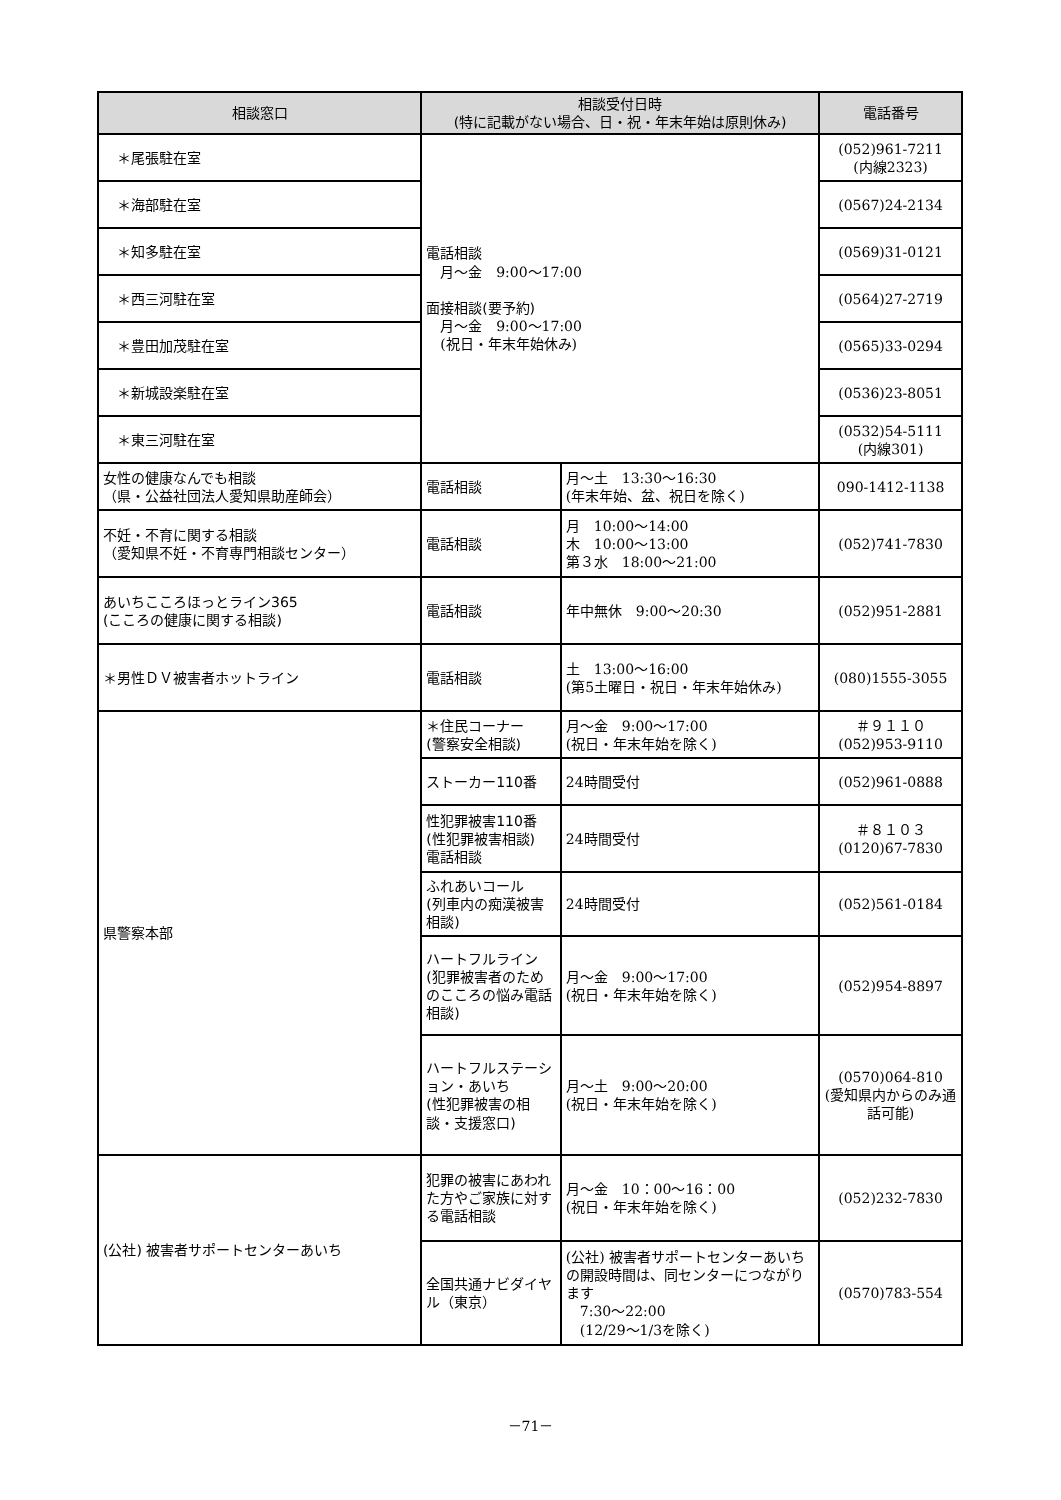| 相談窓口 | 相談受付日時 (特に記載がない場合、日・祝・年末年始は原則休み) | | 電話番号 |
| --- | --- | --- | --- |
| ＊尾張駐在室 | 電話相談 月～金 9:00～17:00 面接相談(要予約) 月～金 9:00～17:00 (祝日・年末年始休み) | | (052)961-7211 (内線2323) |
| ＊海部駐在室 | | | (0567)24-2134 |
| ＊知多駐在室 | | | (0569)31-0121 |
| ＊西三河駐在室 | | | (0564)27-2719 |
| ＊豊田加茂駐在室 | | | (0565)33-0294 |
| ＊新城設楽駐在室 | | | (0536)23-8051 |
| ＊東三河駐在室 | | | (0532)54-5111 (内線301) |
| 女性の健康なんでも相談 （県・公益社団法人愛知県助産師会） | 電話相談 | 月～土 13:30～16:30 (年末年始、盆、祝日を除く) | 090-1412-1138 |
| 不妊・不育に関する相談 （愛知県不妊・不育専門相談センター） | 電話相談 | 月 10:00～14:00 木 10:00～13:00 第３水 18:00～21:00 | (052)741-7830 |
| あいちこころほっとライン365 (こころの健康に関する相談) | 電話相談 | 年中無休 9:00～20:30 | (052)951-2881 |
| ＊男性ＤＶ被害者ホットライン | 電話相談 | 土 13:00～16:00 (第5土曜日・祝日・年末年始休み) | (080)1555-3055 |
| 県警察本部 | ＊住民コーナー (警察安全相談) | 月～金 9:00～17:00 (祝日・年末年始を除く) | ＃９１１０ (052)953-9110 |
| | ストーカー110番 | 24時間受付 | (052)961-0888 |
| | 性犯罪被害110番 (性犯罪被害相談) 電話相談 | 24時間受付 | ＃８１０３ (0120)67-7830 |
| | ふれあいコール (列車内の痴漢被害相談) | 24時間受付 | (052)561-0184 |
| | ハートフルライン (犯罪被害者のためのこころの悩み電話相談) | 月～金 9:00～17:00 (祝日・年末年始を除く) | (052)954-8897 |
| | ハートフルステーション・あいち (性犯罪被害の相談・支援窓口) | 月～土 9:00～20:00 (祝日・年末年始を除く) | (0570)064-810 (愛知県内からのみ通話可能) |
| (公社) 被害者サポートセンターあいち | 犯罪の被害にあわれた方やご家族に対する電話相談 | 月～金 10：00～16：00 (祝日・年末年始を除く) | (052)232-7830 |
| | 全国共通ナビダイヤル（東京） | (公社) 被害者サポートセンターあいちの開設時間は、同センターにつながります 7:30～22:00 (12/29～1/3を除く) | (0570)783-554 |
－71－